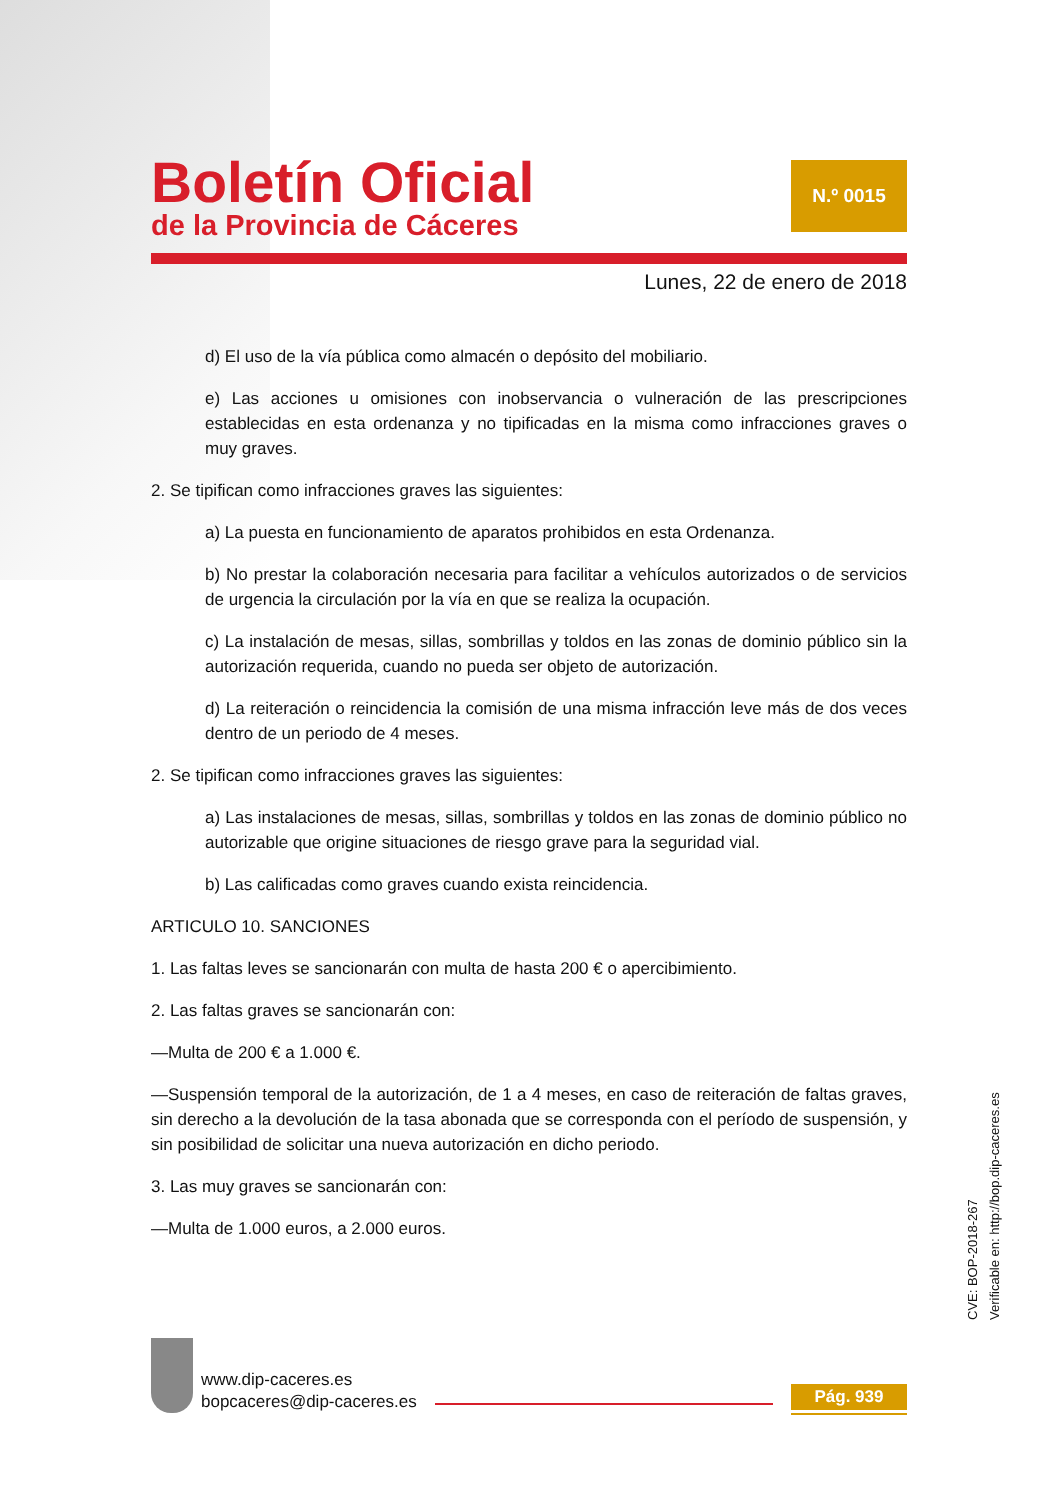Boletín Oficial
de la Provincia de Cáceres
N.º 0015
Lunes, 22 de enero de 2018
d) El uso de la vía pública como almacén o depósito del mobiliario.
e) Las acciones u omisiones con inobservancia o vulneración de las prescripciones establecidas en esta ordenanza y no tipificadas en la misma como infracciones graves o muy graves.
2. Se tipifican como infracciones graves las siguientes:
a) La puesta en funcionamiento de aparatos prohibidos en esta Ordenanza.
b) No prestar la colaboración necesaria para facilitar a vehículos autorizados o de servicios de urgencia la circulación por la vía en que se realiza la ocupación.
c) La instalación de mesas, sillas, sombrillas y toldos en las zonas de dominio público sin la autorización requerida, cuando no pueda ser objeto de autorización.
d) La reiteración o reincidencia la comisión de una misma infracción leve más de dos veces dentro de un periodo de 4 meses.
2. Se tipifican como infracciones graves las siguientes:
a) Las instalaciones de mesas, sillas, sombrillas y toldos en las zonas de dominio público no autorizable que origine situaciones de riesgo grave para la seguridad vial.
b) Las calificadas como graves cuando exista reincidencia.
ARTICULO 10. SANCIONES
1. Las faltas leves se sancionarán con multa de hasta 200 € o apercibimiento.
2. Las faltas graves se sancionarán con:
—Multa de 200 € a 1.000 €.
—Suspensión temporal de la autorización, de 1 a 4 meses, en caso de reiteración de faltas graves, sin derecho a la devolución de la tasa abonada que se corresponda con el período de suspensión, y sin posibilidad de solicitar una nueva autorización en dicho periodo.
3. Las muy graves se sancionarán con:
—Multa de 1.000 euros, a 2.000 euros.
CVE: BOP-2018-267
Verificable en: http://bop.dip-caceres.es
www.dip-caceres.es
bopcaceres@dip-caceres.es
Pág. 939